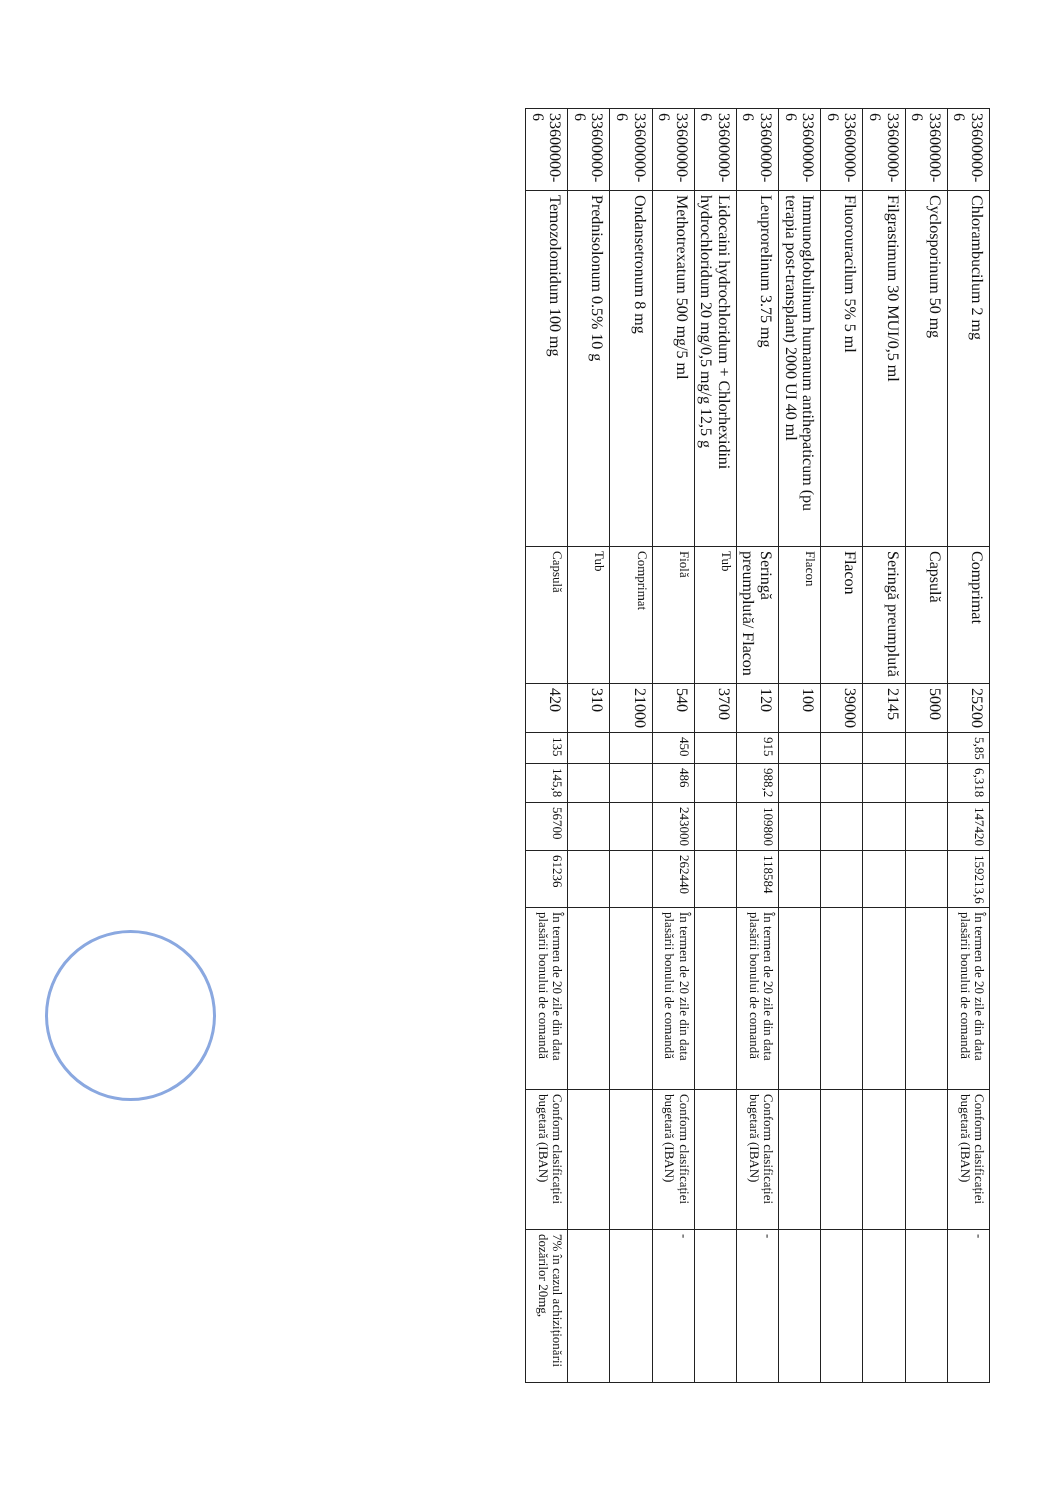| 33600000-6 | Chlorambucilum 2 mg | Comprimat | 25200 | 5,85 | 6,318 | 147420 | 159213,6 | În termen de 20 zile din data plasării bonului de comandă | Conform clasificației bugetară (IBAN) | - |
| 33600000-6 | Cyclosporinum 50 mg | Capsulă | 5000 | | | | | | | |
| 33600000-6 | Filgrastimum 30 MUI/0,5 ml | Seringă preumplută | 2145 | | | | | | | |
| 33600000-6 | Fluorouracilum 5% 5 ml | Flacon | 39000 | | | | | | | |
| 33600000-6 | Immunoglobulinum humanum antihepaticum (pu terapia post-transplant) 2000 UI 40 ml | Flacon | 100 | | | | | | | |
| 33600000-6 | Leuprorelinum 3.75 mg | Seringă preumplută/ Flacon | 120 | 915 | 988,2 | 109800 | 118584 | În termen de 20 zile din data plasării bonului de comandă | Conform clasificației bugetară (IBAN) | - |
| 33600000-6 | Lidocaini hydrochloridum + Chlorhexidini hydrochloridum 20 mg/0,5 mg/g 12,5 g | Tub | 3700 | | | | | | | |
| 33600000-6 | Methotrexatum 500 mg/5 ml | Fiolă | 540 | 450 | 486 | 243000 | 262440 | În termen de 20 zile din data plasării bonului de comandă | Conform clasificației bugetară (IBAN) | - |
| 33600000-6 | Ondansetronum 8 mg | Comprimat | 21000 | | | | | | | |
| 33600000-6 | Prednisolonum 0.5% 10 g | Tub | 310 | | | | | | | |
| 33600000-6 | Temozolomidum 100 mg | Capsulă | 420 | 135 | 145,8 | 56700 | 61236 | În termen de 20 zile din data plasării bonului de comandă | Conform clasificației bugetară (IBAN) | 7% în cazul achiziționării dozărilor 20mg, |